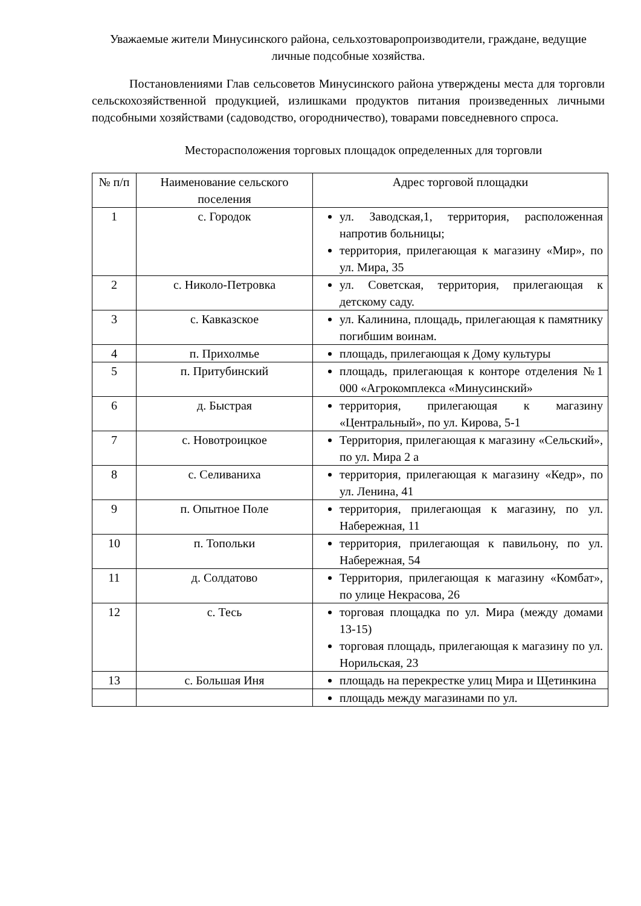Уважаемые жители Минусинского района, сельхозтоваропроизводители, граждане, ведущие личные подсобные хозяйства.
Постановлениями Глав сельсоветов Минусинского района утверждены места для торговли сельскохозяйственной продукцией, излишками продуктов питания произведенных личными подсобными хозяйствами (садоводство, огородничество), товарами повседневного спроса.
Месторасположения торговых площадок определенных для торговли
| № п/п | Наименование сельского поселения | Адрес торговой площадки |
| --- | --- | --- |
| 1 | с. Городок | ул. Заводская,1, территория, расположенная напротив больницы; территория, прилегающая к магазину «Мир», по ул. Мира, 35 |
| 2 | с. Николо-Петровка | ул. Советская, территория, прилегающая к детскому саду. |
| 3 | с. Кавказское | ул. Калинина, площадь, прилегающая к памятнику погибшим воинам. |
| 4 | п. Прихолмье | площадь, прилегающая к Дому культуры |
| 5 | п. Притубинский | площадь, прилегающая к конторе отделения №1 000 «Агрокомплекса «Минусинский» |
| 6 | д. Быстрая | территория, прилегающая к магазину «Центральный», по ул. Кирова, 5-1 |
| 7 | с. Новотроицкое | Территория, прилегающая к магазину «Сельский», по ул. Мира 2 а |
| 8 | с. Селиваниха | территория, прилегающая к магазину «Кедр», по ул. Ленина, 41 |
| 9 | п. Опытное Поле | территория, прилегающая к магазину, по ул. Набережная, 11 |
| 10 | п. Топольки | территория, прилегающая к павильону, по ул. Набережная, 54 |
| 11 | д. Солдатово | Территория, прилегающая к магазину «Комбат», по улице Некрасова, 26 |
| 12 | с. Тесь | торговая площадка по ул. Мира (между домами 13-15) торговая площадь, прилегающая к магазину по ул. Норильская, 23 |
| 13 | с. Большая Иня | площадь на перекрестке улиц Мира и Щетинкина |
| | | площадь между магазинами по ул. |